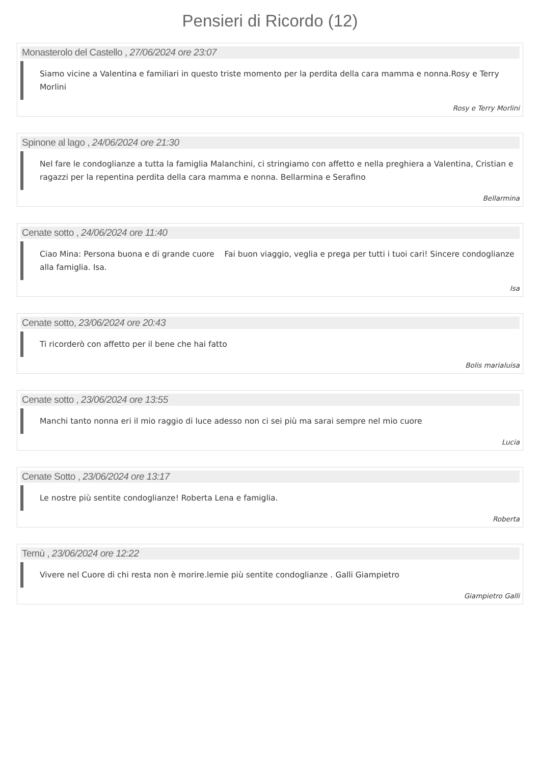Pensieri di Ricordo (12)
Monasterolo del Castello , 27/06/2024 ore 23:07
Siamo vicine a Valentina e familiari in questo triste momento per la perdita della cara mamma e nonna.Rosy e Terry Morlini
Rosy e Terry Morlini
Spinone al lago , 24/06/2024 ore 21:30
Nel fare le condoglianze a tutta la famiglia Malanchini, ci stringiamo con affetto e nella preghiera a Valentina, Cristian e ragazzi per la repentina perdita della cara mamma e nonna. Bellarmina e Serafino
Bellarmina
Cenate sotto , 24/06/2024 ore 11:40
Ciao Mina: Persona buona e di grande cuore Fai buon viaggio, veglia e prega per tutti i tuoi cari! Sincere condoglianze alla famiglia. Isa.
Isa
Cenate sotto, 23/06/2024 ore 20:43
Ti ricorderò con affetto per il bene che hai fatto
Bolis marialuisa
Cenate sotto , 23/06/2024 ore 13:55
Manchi tanto nonna eri il mio raggio di luce adesso non ci sei più ma sarai sempre nel mio cuore
Lucia
Cenate Sotto , 23/06/2024 ore 13:17
Le nostre più sentite condoglianze! Roberta Lena e famiglia.
Roberta
Temù , 23/06/2024 ore 12:22
Vivere nel Cuore di chi resta non è morire.lemie più sentite condoglianze . Galli Giampietro
Giampietro Galli